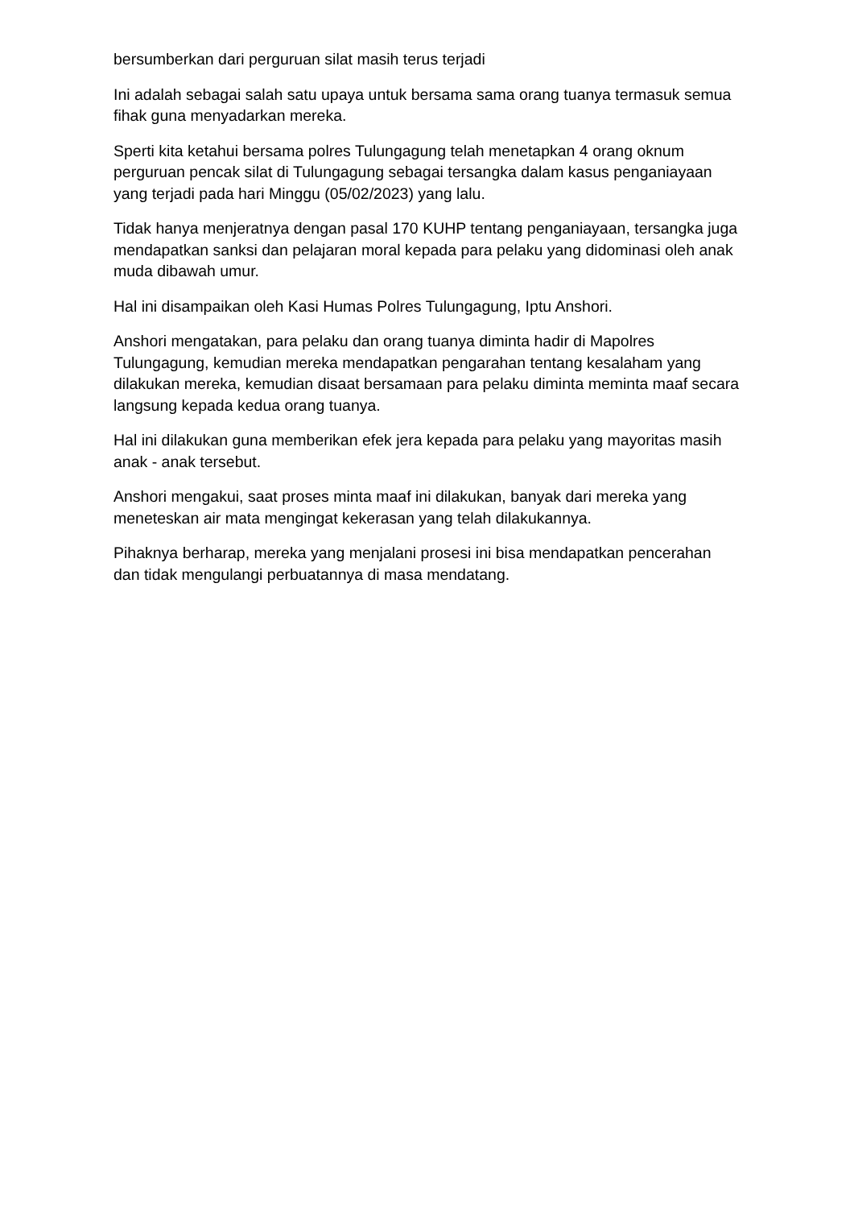bersumberkan dari perguruan silat masih terus terjadi
Ini adalah sebagai salah satu upaya untuk bersama sama orang tuanya termasuk semua fihak guna menyadarkan mereka.
Sperti kita ketahui bersama polres Tulungagung telah menetapkan 4 orang oknum perguruan pencak silat di Tulungagung sebagai tersangka dalam kasus penganiayaan yang terjadi pada hari Minggu (05/02/2023) yang lalu.
Tidak hanya menjeratnya dengan pasal 170 KUHP tentang penganiayaan, tersangka juga mendapatkan sanksi dan pelajaran moral kepada para pelaku yang didominasi oleh anak muda dibawah umur.
Hal ini disampaikan oleh Kasi Humas Polres Tulungagung, Iptu Anshori.
Anshori mengatakan, para pelaku dan orang tuanya diminta hadir di Mapolres Tulungagung, kemudian mereka mendapatkan pengarahan tentang kesalaham yang dilakukan mereka, kemudian disaat bersamaan para pelaku diminta meminta maaf secara langsung kepada kedua orang tuanya.
Hal ini dilakukan guna memberikan efek jera kepada para pelaku yang mayoritas masih anak - anak tersebut.
Anshori mengakui, saat proses minta maaf ini dilakukan, banyak dari mereka yang meneteskan air mata mengingat kekerasan yang telah dilakukannya.
Pihaknya berharap, mereka yang menjalani prosesi ini bisa mendapatkan pencerahan dan tidak mengulangi perbuatannya di masa mendatang.